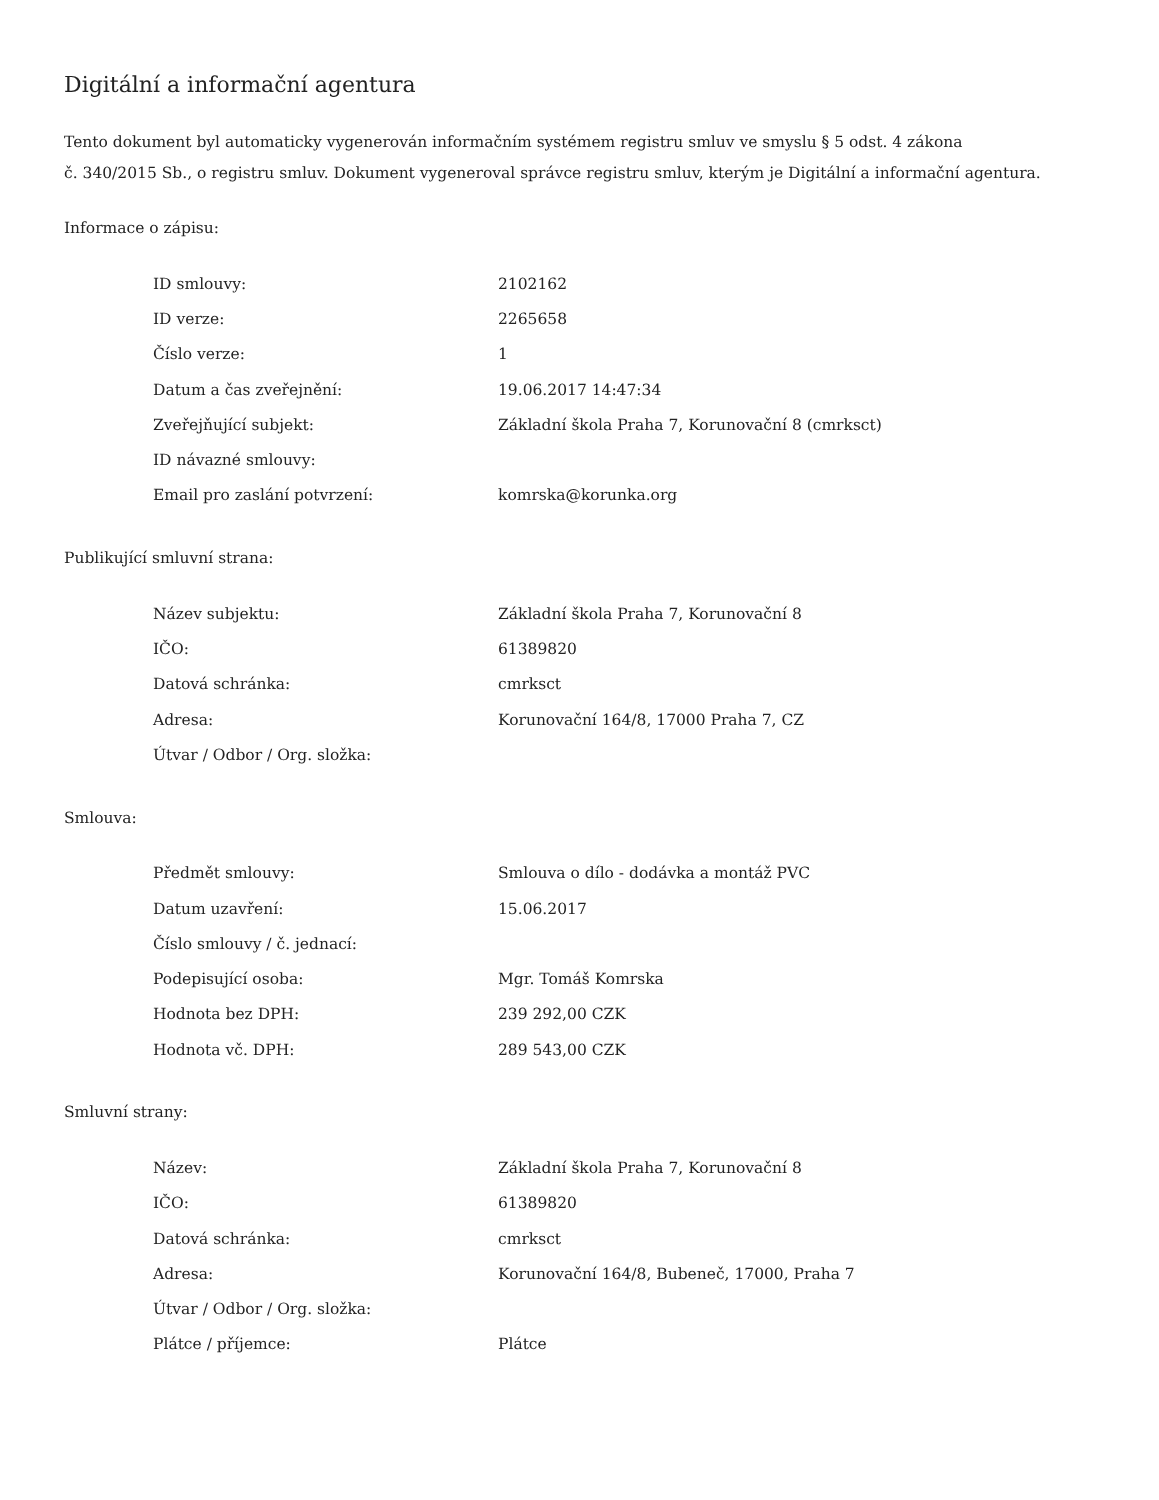Digitální a informační agentura
Tento dokument byl automaticky vygenerován informačním systémem registru smluv ve smyslu § 5 odst. 4 zákona
č. 340/2015 Sb., o registru smluv. Dokument vygeneroval správce registru smluv, kterým je Digitální a informační agentura.
Informace o zápisu:
| ID smlouvy: | 2102162 |
| ID verze: | 2265658 |
| Číslo verze: | 1 |
| Datum a čas zveřejnění: | 19.06.2017 14:47:34 |
| Zveřejňující subjekt: | Základní škola Praha 7, Korunovační 8 (cmrksct) |
| ID návazné smlouvy: | |
| Email pro zaslání potvrzení: | komrska@korunka.org |
Publikující smluvní strana:
| Název subjektu: | Základní škola Praha 7, Korunovační 8 |
| IČO: | 61389820 |
| Datová schránka: | cmrksct |
| Adresa: | Korunovační 164/8, 17000 Praha 7, CZ |
| Útvar / Odbor / Org. složka: | |
Smlouva:
| Předmět smlouvy: | Smlouva o dílo - dodávka a montáž PVC |
| Datum uzavření: | 15.06.2017 |
| Číslo smlouvy / č. jednací: | |
| Podepisující osoba: | Mgr. Tomáš Komrska |
| Hodnota bez DPH: | 239 292,00 CZK |
| Hodnota vč. DPH: | 289 543,00 CZK |
Smluvní strany:
| Název: | Základní škola Praha 7, Korunovační 8 |
| IČO: | 61389820 |
| Datová schránka: | cmrksct |
| Adresa: | Korunovační 164/8, Bubeneč, 17000, Praha 7 |
| Útvar / Odbor / Org. složka: | |
| Plátce / příjemce: | Plátce |